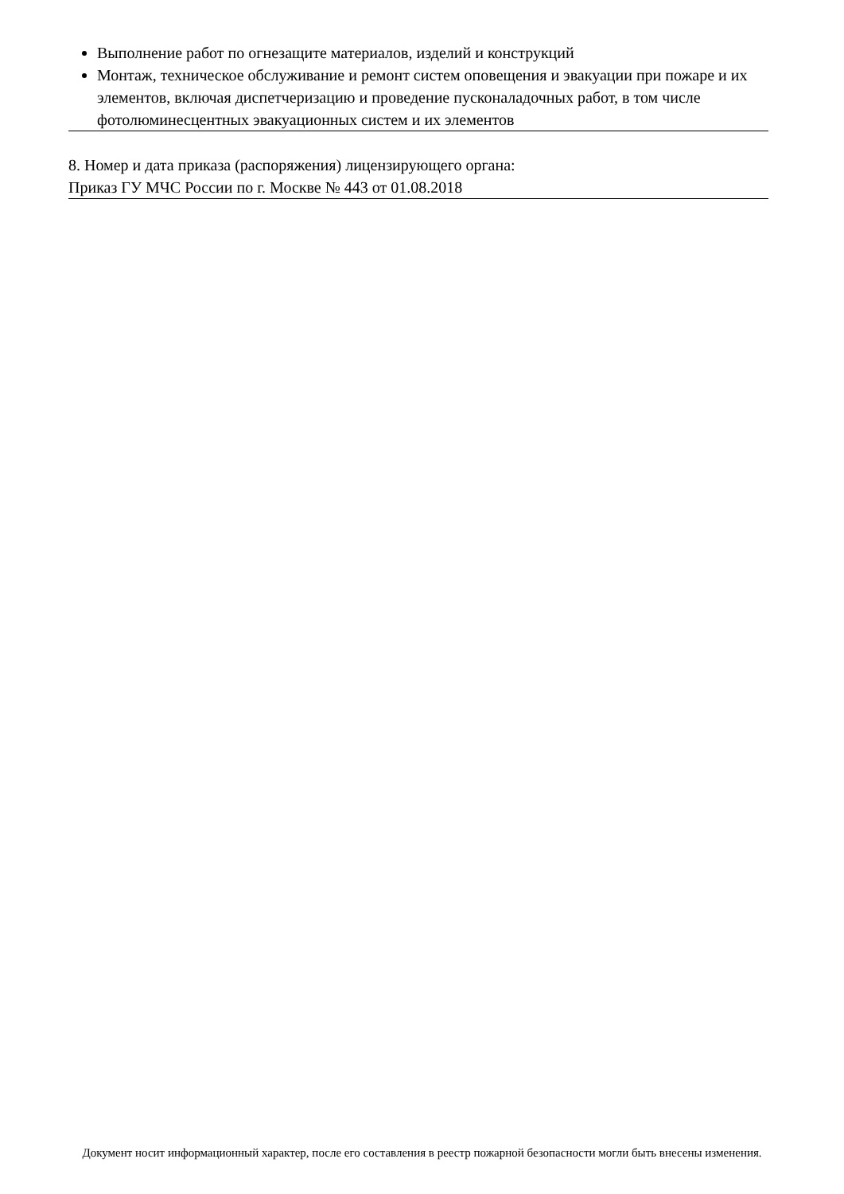Выполнение работ по огнезащите материалов, изделий и конструкций
Монтаж, техническое обслуживание и ремонт систем оповещения и эвакуации при пожаре и их элементов, включая диспетчеризацию и проведение пусконаладочных работ, в том числе фотолюминесцентных эвакуационных систем и их элементов
8. Номер и дата приказа (распоряжения) лицензирующего органа:
Приказ ГУ МЧС России по г. Москве № 443 от 01.08.2018
Документ носит информационный характер, после его составления в реестр пожарной безопасности могли быть внесены изменения.